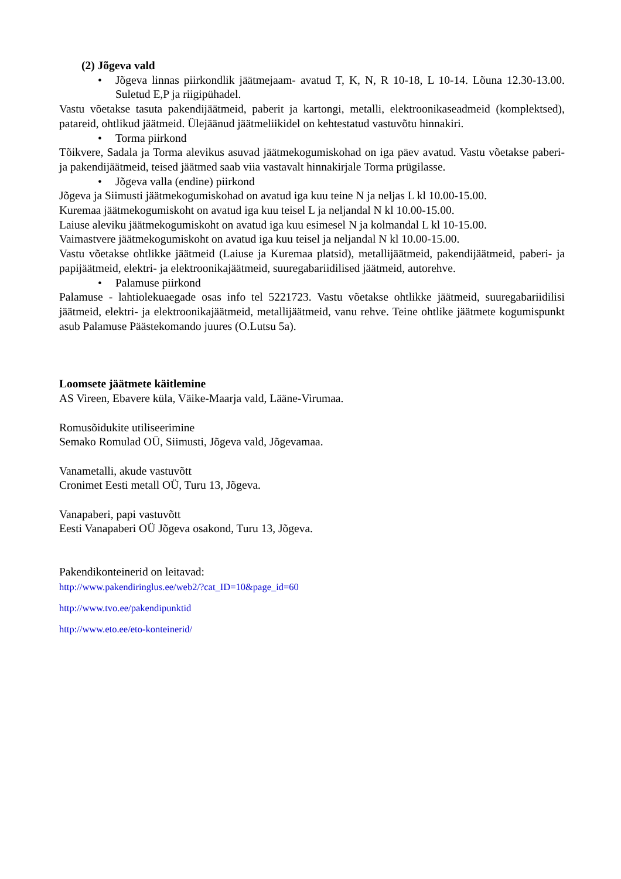(2) Jõgeva vald
• Jõgeva linnas piirkondlik jäätmejaam- avatud T, K, N, R 10-18, L 10-14. Lõuna 12.30-13.00. Suletud E,P ja riigipühadel.
Vastu võetakse tasuta pakendijäätmeid, paberit ja kartongi, metalli, elektroonikaseadmeid (komplektsed), patareid, ohtlikud jäätmeid. Ülejäänud jäätmeliikidel on kehtestatud vastuvõtu hinnakiri.
• Torma piirkond
Tõikvere, Sadala ja Torma alevikus asuvad jäätmekogumiskohad on iga päev avatud. Vastu võetakse paberi- ja pakendijäätmeid, teised jäätmed saab viia vastavalt hinnakirjale Torma prügilasse.
• Jõgeva valla (endine) piirkond
Jõgeva ja Siimusti jäätmekogumiskohad on avatud iga kuu teine N ja neljas L kl 10.00-15.00.
Kuremaa jäätmekogumiskoht on avatud iga kuu teisel L ja neljandal N kl 10.00-15.00.
Laiuse aleviku jäätmekogumiskoht on avatud iga kuu esimesel N ja kolmandal L kl 10-15.00.
Vaimastvere jäätmekogumiskoht on avatud iga kuu teisel ja neljandal N kl 10.00-15.00.
Vastu võetakse ohtlikke jäätmeid (Laiuse ja Kuremaa platsid), metallijäätmeid, pakendijäätmeid, paberi- ja papijäätmeid, elektri- ja elektroonikajäätmeid, suuregabariidilised jäätmeid, autorehve.
• Palamuse piirkond
Palamuse - lahtiolekuaegade osas info tel 5221723. Vastu võetakse ohtlikke jäätmeid, suuregabariidilisi jäätmeid, elektri- ja elektroonikajäätmeid, metallijäätmeid, vanu rehve. Teine ohtlike jäätmete kogumispunkt asub Palamuse Päästekomando juures (O.Lutsu 5a).
Loomsete jäätmete käitlemine
AS Vireen, Ebavere küla, Väike-Maarja vald, Lääne-Virumaa.
Romusõidukite utiliseerimine
Semako Romulad OÜ, Siimusti, Jõgeva vald, Jõgevamaa.
Vanametalli, akude vastuvõtt
Cronimet Eesti metall OÜ, Turu 13, Jõgeva.
Vanapaberi, papi vastuvõtt
Eesti Vanapaberi OÜ Jõgeva osakond, Turu 13, Jõgeva.
Pakendikonteinerid on leitavad:
http://www.pakendiringlus.ee/web2/?cat_ID=10&page_id=60
http://www.tvo.ee/pakendipunktid
http://www.eto.ee/eto-konteinerid/